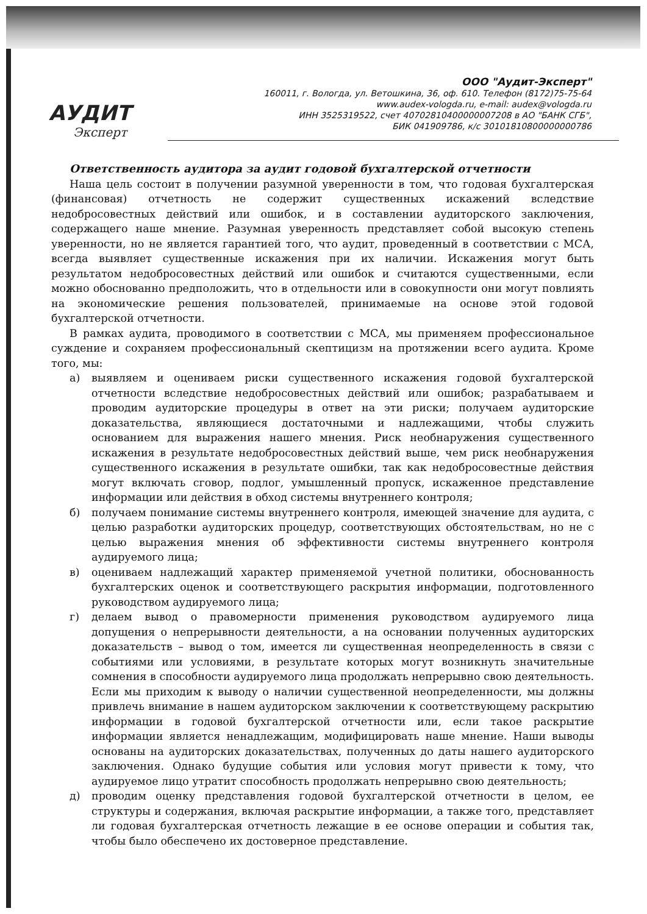АУДИТ
Эксперт
ООО "Аудит-Эксперт"
160011, г. Вологда, ул. Ветошкина, 36, оф. 610. Телефон (8172)75-75-64
www.audex-vologda.ru, e-mail: audex@vologda.ru
ИНН 3525319522, счет 40702810400000007208 в АО "БАНК СГБ",
БИК 041909786, к/с 30101810800000000786
Ответственность аудитора за аудит годовой бухгалтерской отчетности
Наша цель состоит в получении разумной уверенности в том, что годовая бухгалтерская (финансовая) отчетность не содержит существенных искажений вследствие недобросовестных действий или ошибок, и в составлении аудиторского заключения, содержащего наше мнение. Разумная уверенность представляет собой высокую степень уверенности, но не является гарантией того, что аудит, проведенный в соответствии с МСА, всегда выявляет существенные искажения при их наличии. Искажения могут быть результатом недобросовестных действий или ошибок и считаются существенными, если можно обоснованно предположить, что в отдельности или в совокупности они могут повлиять на экономические решения пользователей, принимаемые на основе этой годовой бухгалтерской отчетности.
В рамках аудита, проводимого в соответствии с МСА, мы применяем профессиональное суждение и сохраняем профессиональный скептицизм на протяжении всего аудита. Кроме того, мы:
а) выявляем и оцениваем риски существенного искажения годовой бухгалтерской отчетности вследствие недобросовестных действий или ошибок; разрабатываем и проводим аудиторские процедуры в ответ на эти риски; получаем аудиторские доказательства, являющиеся достаточными и надлежащими, чтобы служить основанием для выражения нашего мнения. Риск необнаружения существенного искажения в результате недобросовестных действий выше, чем риск необнаружения существенного искажения в результате ошибки, так как недобросовестные действия могут включать сговор, подлог, умышленный пропуск, искаженное представление информации или действия в обход системы внутреннего контроля;
б) получаем понимание системы внутреннего контроля, имеющей значение для аудита, с целью разработки аудиторских процедур, соответствующих обстоятельствам, но не с целью выражения мнения об эффективности системы внутреннего контроля аудируемого лица;
в) оцениваем надлежащий характер применяемой учетной политики, обоснованность бухгалтерских оценок и соответствующего раскрытия информации, подготовленного руководством аудируемого лица;
г) делаем вывод о правомерности применения руководством аудируемого лица допущения о непрерывности деятельности, а на основании полученных аудиторских доказательств – вывод о том, имеется ли существенная неопределенность в связи с событиями или условиями, в результате которых могут возникнуть значительные сомнения в способности аудируемого лица продолжать непрерывно свою деятельность. Если мы приходим к выводу о наличии существенной неопределенности, мы должны привлечь внимание в нашем аудиторском заключении к соответствующему раскрытию информации в годовой бухгалтерской отчетности или, если такое раскрытие информации является ненадлежащим, модифицировать наше мнение. Наши выводы основаны на аудиторских доказательствах, полученных до даты нашего аудиторского заключения. Однако будущие события или условия могут привести к тому, что аудируемое лицо утратит способность продолжать непрерывно свою деятельность;
д) проводим оценку представления годовой бухгалтерской отчетности в целом, ее структуры и содержания, включая раскрытие информации, а также того, представляет ли годовая бухгалтерская отчетность лежащие в ее основе операции и события так, чтобы было обеспечено их достоверное представление.